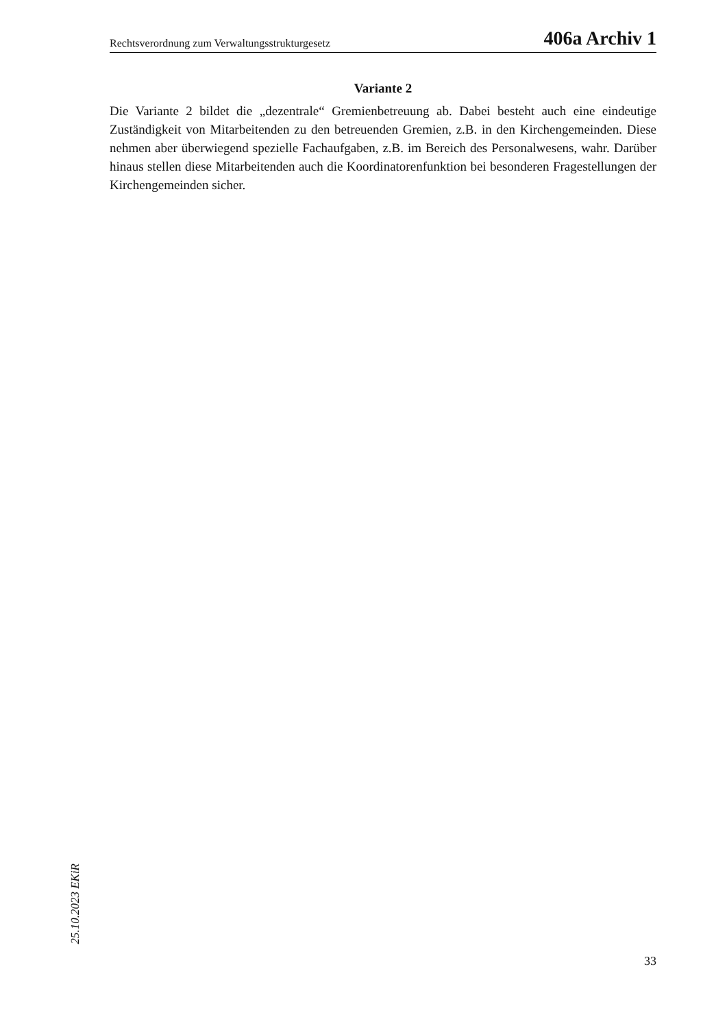Rechtsverordnung zum Verwaltungsstrukturgesetz 406a Archiv 1
Variante 2
Die Variante 2 bildet die „dezentrale“ Gremienbetreuung ab. Dabei besteht auch eine eindeutige Zuständigkeit von Mitarbeitenden zu den betreuenden Gremien, z.B. in den Kirchengemeinden. Diese nehmen aber überwiegend spezielle Fachaufgaben, z.B. im Bereich des Personalwesens, wahr. Darüber hinaus stellen diese Mitarbeitenden auch die Koordinatorenfunktion bei besonderen Fragestellungen der Kirchengemeinden sicher.
25.10.2023 EKiR
33